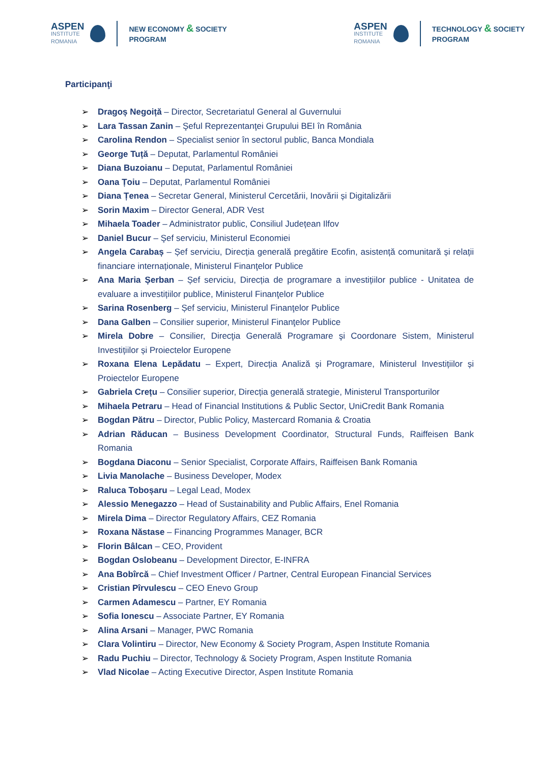ASPEN
INSTITUTE
ROMANIA
NEW ECONOMY & SOCIETY
PROGRAM
ASPEN
INSTITUTE
ROMANIA
TECHNOLOGY & SOCIETY
PROGRAM
Participanţi
➢ Dragoș Negoiță – Director, Secretariatul General al Guvernului
➢ Lara Tassan Zanin – Şeful Reprezentanţei Grupului BEI în România
➢ Carolina Rendon – Specialist senior în sectorul public, Banca Mondiala
➢ George Tuță – Deputat, Parlamentul României
➢ Diana Buzoianu – Deputat, Parlamentul României
➢ Oana Țoiu – Deputat, Parlamentul României
➢ Diana Țenea – Secretar General, Ministerul Cercetării, Inovării și Digitalizării
➢ Sorin Maxim – Director General, ADR Vest
➢ Mihaela Toader – Administrator public, Consiliul Județean Ilfov
➢ Daniel Bucur – Şef serviciu, Ministerul Economiei
➢ Angela Carabaș – Șef serviciu, Direcția generală pregătire Ecofin, asistență comunitară și relații financiare internaționale, Ministerul Finanţelor Publice
➢ Ana Maria Șerban – Șef serviciu, Direcția de programare a investițiilor publice - Unitatea de evaluare a investițiilor publice, Ministerul Finanţelor Publice
➢ Sarina Rosenberg – Șef serviciu, Ministerul Finanţelor Publice
➢ Dana Galben – Consilier superior, Ministerul Finanţelor Publice
➢ Mirela Dobre – Consilier, Direcţia Generală Programare şi Coordonare Sistem, Ministerul Investițiilor și Proiectelor Europene
➢ Roxana Elena Lepădatu – Expert, Direcția Analiză și Programare, Ministerul Investițiilor și Proiectelor Europene
➢ Gabriela Crețu – Consilier superior, Direcția generală strategie, Ministerul Transporturilor
➢ Mihaela Petraru – Head of Financial Institutions & Public Sector, UniCredit Bank Romania
➢ Bogdan Pătru – Director, Public Policy, Mastercard Romania & Croatia
➢ Adrian Răducan – Business Development Coordinator, Structural Funds, Raiffeisen Bank Romania
➢ Bogdana Diaconu – Senior Specialist, Corporate Affairs, Raiffeisen Bank Romania
➢ Livia Manolache – Business Developer, Modex
➢ Raluca Toboșaru – Legal Lead, Modex
➢ Alessio Menegazzo – Head of Sustainability and Public Affairs, Enel Romania
➢ Mirela Dima – Director Regulatory Affairs, CEZ Romania
➢ Roxana Năstase – Financing Programmes Manager, BCR
➢ Florin Bâlcan – CEO, Provident
➢ Bogdan Oslobeanu – Development Director, E-INFRA
➢ Ana Bobîrcă – Chief Investment Officer / Partner, Central European Financial Services
➢ Cristian Pîrvulescu – CEO Enevo Group
➢ Carmen Adamescu – Partner, EY Romania
➢ Sofia Ionescu – Associate Partner, EY Romania
➢ Alina Arsani – Manager, PWC Romania
➢ Clara Volintiru – Director, New Economy & Society Program, Aspen Institute Romania
➢ Radu Puchiu – Director, Technology & Society Program, Aspen Institute Romania
➢ Vlad Nicolae – Acting Executive Director, Aspen Institute Romania